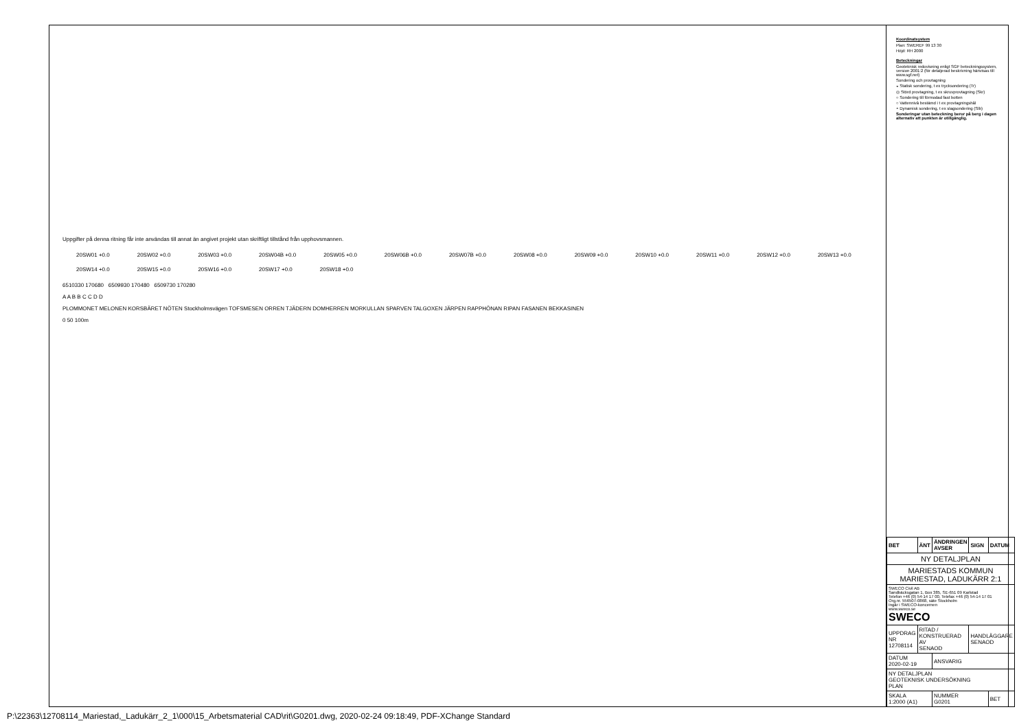Uppgifter på denna ritning får inte användas till annat än angivet projekt utan skriftligt tillstånd från upphovsmannen.
20SW01 +0.0 20SW02 +0.0 20SW03 +0.0 20SW04B +0.0 20SW05 +0.0 20SW06B +0.0 20SW07B +0.0 20SW08 +0.0 20SW09 +0.0 20SW10 +0.0 20SW11 +0.0 20SW12 +0.0 20SW13 +0.0 20SW14 +0.0 20SW15 +0.0 20SW16 +0.0 20SW17 +0.0 20SW18 +0.0
6510330 170680 6509930 170480 6509730 170280
A A B B C C D D
PLOMMONET MELONEN KORSBÄRET NÖTEN Stockholmsvägen TOFSMESEN ORREN TJÄDERN DOMHERREN MORKULLAN SPARVEN TALGOXEN JÄRPEN RAPPHÖNAN RIPAN FASANEN BEKKASINEN
0 50 100m
Koordinatsystem
Plan: SWEREF 99 13 30
Höjd: RH 2000
Beteckningar
Geoteknisk redovisning enligt SGF beteckningssystem, version 2001:2 (för detaljerad beskrivning hänvisas till www.sgf.net)
Sondering och provtagning
◒ Statisk sondering, t ex trycksondering (Tr)
◎ Störd provtagning, t ex skruvprovtagning (Skr)
○ Sondering till förmodad fast botten
○ Vattennivå bestämd i t ex provtagningshål
◓ Dynamisk sondering, t ex slagsondering (Slb)
Sonderingar utan beteckning beror på berg i dagen alternativ att punkten är otillgänglig.
| BET | ÄNT | ÄNDRINGEN AVSER | SIGN | DATUM |
| --- | --- | --- | --- | --- |
| NY DETALJPLAN | | | | |
| MARIESTADS KOMMUN MARIESTAD, LADUKÄRR 2:1 | | | | |
| SWECO Civil AB Sandbäcksgatan 1, Box 385, SE-651 09 Karlstad Telefon +46 (0) 54-14 17 00, Telefax +46 (0) 54-14 17 01 Org.nr. 556507-0868, säte Stockholm Ingår i SWECO-koncernen www.sweco.se SWECO | | | | |
| UPPDRAG NR 12708114 | RITAD / KONSTRUERAD AV SENAOD | | HANDLÄGGARE SENAOD | |
| DATUM 2020-02-19 | | ANSVARIG | | |
| NY DETALJPLAN GEOTEKNISK UNDERSÖKNING PLAN | | | | |
| SKALA 1:2000 (A1) | | NUMMER G0201 | | BET |
P:\22363\12708114_Mariestad,_Ladukärr_2_1\000\15_Arbetsmaterial CAD\rit\G0201.dwg, 2020-02-24 09:18:49, PDF-XChange Standard